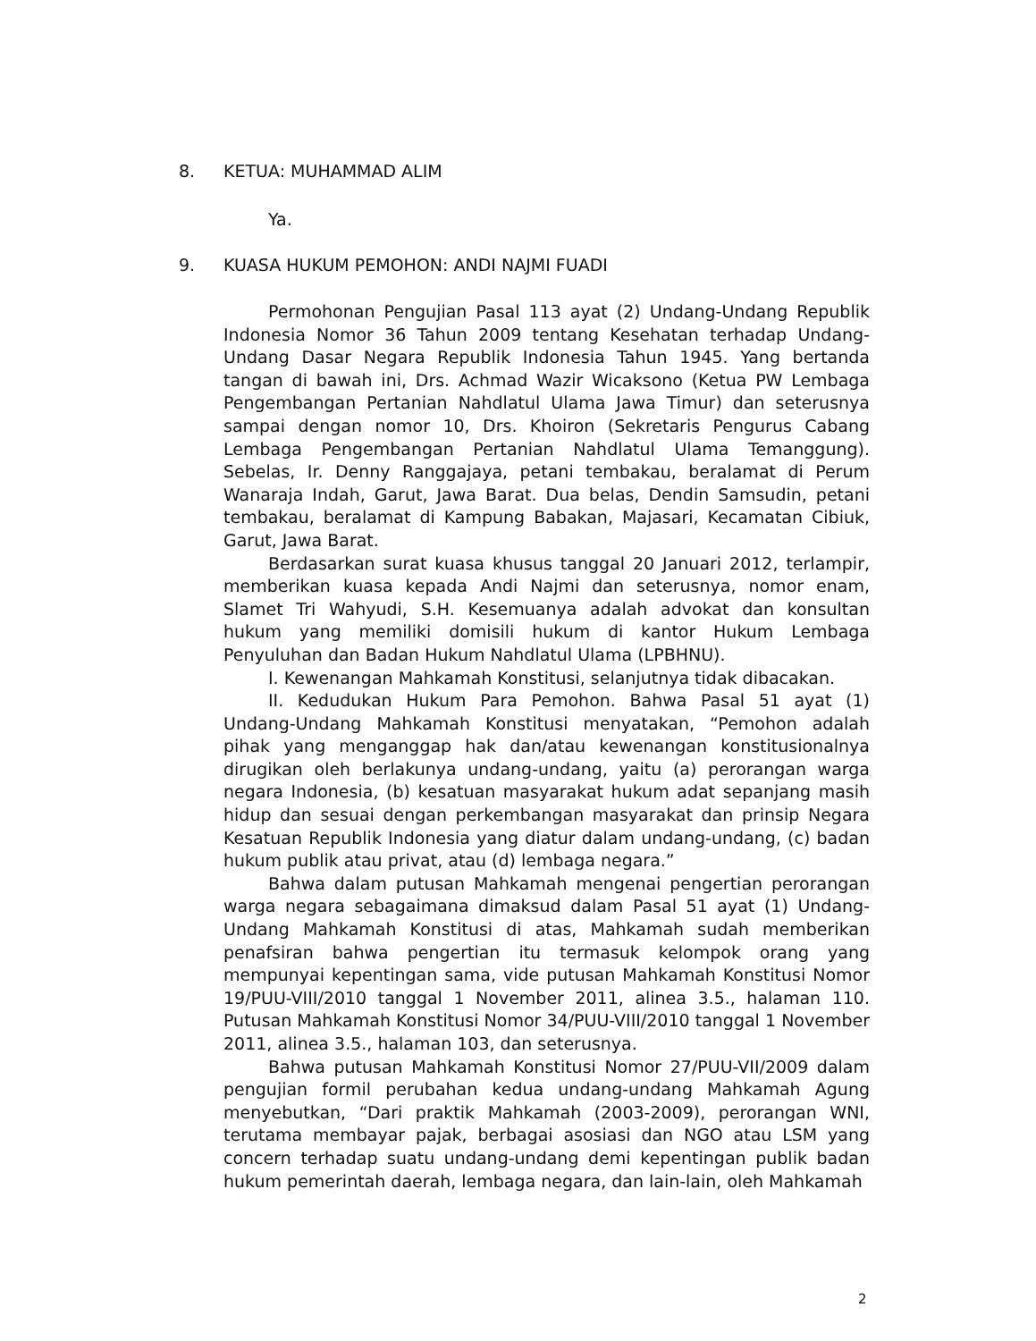8. KETUA: MUHAMMAD ALIM
Ya.
9. KUASA HUKUM PEMOHON: ANDI NAJMI FUADI
Permohonan Pengujian Pasal 113 ayat (2) Undang-Undang Republik Indonesia Nomor 36 Tahun 2009 tentang Kesehatan terhadap Undang-Undang Dasar Negara Republik Indonesia Tahun 1945. Yang bertanda tangan di bawah ini, Drs. Achmad Wazir Wicaksono (Ketua PW Lembaga Pengembangan Pertanian Nahdlatul Ulama Jawa Timur) dan seterusnya sampai dengan nomor 10, Drs. Khoiron (Sekretaris Pengurus Cabang Lembaga Pengembangan Pertanian Nahdlatul Ulama Temanggung). Sebelas, Ir. Denny Ranggajaya, petani tembakau, beralamat di Perum Wanaraja Indah, Garut, Jawa Barat. Dua belas, Dendin Samsudin, petani tembakau, beralamat di Kampung Babakan, Majasari, Kecamatan Cibiuk, Garut, Jawa Barat.
Berdasarkan surat kuasa khusus tanggal 20 Januari 2012, terlampir, memberikan kuasa kepada Andi Najmi dan seterusnya, nomor enam, Slamet Tri Wahyudi, S.H. Kesemuanya adalah advokat dan konsultan hukum yang memiliki domisili hukum di kantor Hukum Lembaga Penyuluhan dan Badan Hukum Nahdlatul Ulama (LPBHNU).
I. Kewenangan Mahkamah Konstitusi, selanjutnya tidak dibacakan.
II. Kedudukan Hukum Para Pemohon. Bahwa Pasal 51 ayat (1) Undang-Undang Mahkamah Konstitusi menyatakan, “Pemohon adalah pihak yang menganggap hak dan/atau kewenangan konstitusionalnya dirugikan oleh berlakunya undang-undang, yaitu (a) perorangan warga negara Indonesia, (b) kesatuan masyarakat hukum adat sepanjang masih hidup dan sesuai dengan perkembangan masyarakat dan prinsip Negara Kesatuan Republik Indonesia yang diatur dalam undang-undang, (c) badan hukum publik atau privat, atau (d) lembaga negara.”
Bahwa dalam putusan Mahkamah mengenai pengertian perorangan warga negara sebagaimana dimaksud dalam Pasal 51 ayat (1) Undang-Undang Mahkamah Konstitusi di atas, Mahkamah sudah memberikan penafsiran bahwa pengertian itu termasuk kelompok orang yang mempunyai kepentingan sama, vide putusan Mahkamah Konstitusi Nomor 19/PUU-VIII/2010 tanggal 1 November 2011, alinea 3.5., halaman 110. Putusan Mahkamah Konstitusi Nomor 34/PUU-VIII/2010 tanggal 1 November 2011, alinea 3.5., halaman 103, dan seterusnya.
Bahwa putusan Mahkamah Konstitusi Nomor 27/PUU-VII/2009 dalam pengujian formil perubahan kedua undang-undang Mahkamah Agung menyebutkan, “Dari praktik Mahkamah (2003-2009), perorangan WNI, terutama membayar pajak, berbagai asosiasi dan NGO atau LSM yang concern terhadap suatu undang-undang demi kepentingan publik badan hukum pemerintah daerah, lembaga negara, dan lain-lain, oleh Mahkamah
2